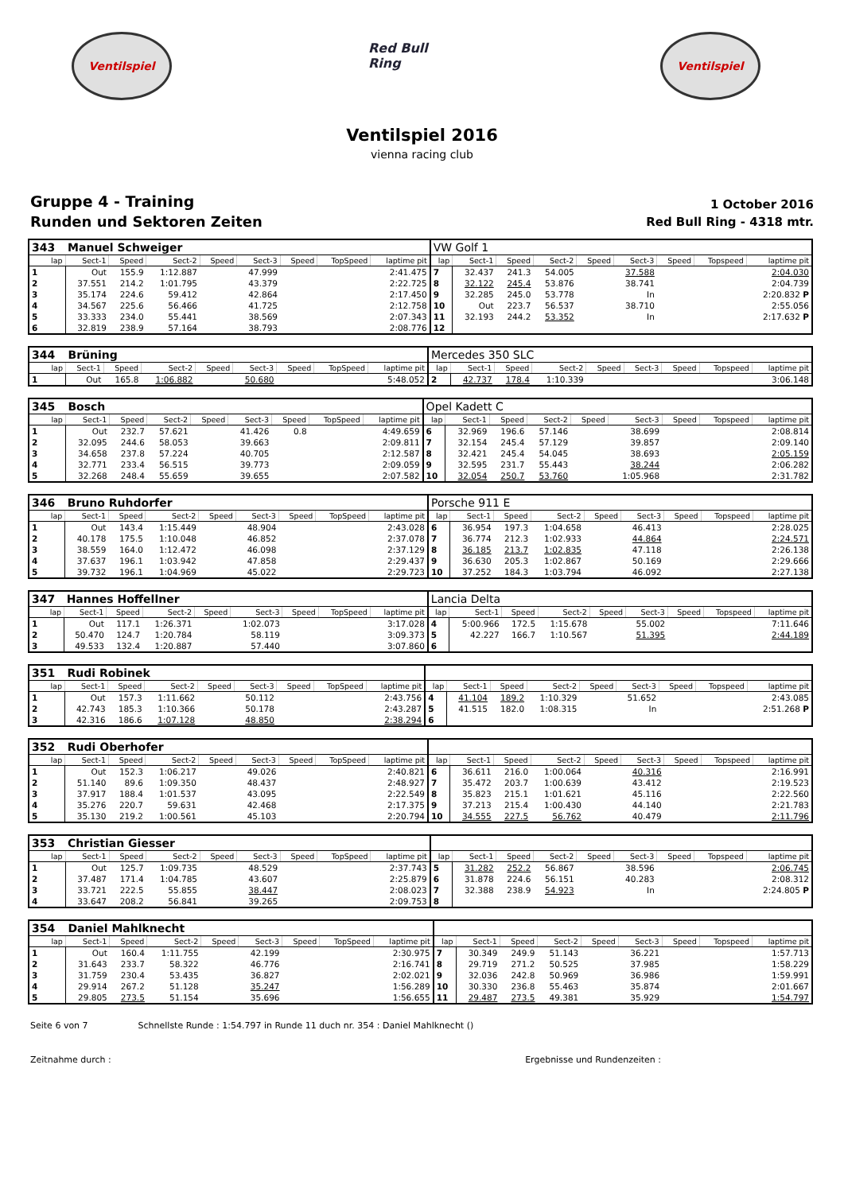Ventilspiel
Red Bull Ring
Ventilspiel
Ventilspiel 2016
vienna racing club
Gruppe 4 - Training
Runden und Sektoren Zeiten
1 October 2016
Red Bull Ring - 4318 mtr.
| 343 | Manuel Schweiger | | | | | | | | VW Golf 1 | | | | | | | | |
| lap | Sect-1 | Speed | Sect-2 | Speed | Sect-3 | Speed | TopSpeed | laptime pit | lap | Sect-1 | Speed | Sect-2 | Speed | Sect-3 | Speed | Topspeed | laptime pit |
| 1 | Out | 155.9 | 1:12.887 | | 47.999 | | | 2:41.475 | 7 | 32.437 | 241.3 | 54.005 | | 37.588 | | | 2:04.030 |
| 2 | 37.551 | 214.2 | 1:01.795 | | 43.379 | | | 2:22.725 | 8 | 32.122 | 245.4 | 53.876 | | 38.741 | | | 2:04.739 |
| 3 | 35.174 | 224.6 | 59.412 | | 42.864 | | | 2:17.450 | 9 | 32.285 | 245.0 | 53.778 | | In | | | 2:20.832 P |
| 4 | 34.567 | 225.6 | 56.466 | | 41.725 | | | 2:12.758 | 10 | Out | 223.7 | 56.537 | | 38.710 | | | 2:55.056 |
| 5 | 33.333 | 234.0 | 55.441 | | 38.569 | | | 2:07.343 | 11 | 32.193 | 244.2 | 53.352 | | In | | | 2:17.632 P |
| 6 | 32.819 | 238.9 | 57.164 | | 38.793 | | | 2:08.776 | 12 | | | | | | | | |
| 344 | Brüning | | | | | | | | Mercedes 350 SLC | | | | | | | | |
| lap | Sect-1 | Speed | Sect-2 | Speed | Sect-3 | Speed | TopSpeed | laptime pit | lap | Sect-1 | Speed | Sect-2 | Speed | Sect-3 | Speed | Topspeed | laptime pit |
| 1 | Out | 165.8 | 1:06.882 | | 50.680 | | | 5:48.052 | 2 | 42.737 | 178.4 | 1:10.339 | | | | | 3:06.148 |
| 345 | Bosch | | | | | | | | Opel Kadett C | | | | | | | | |
| lap | Sect-1 | Speed | Sect-2 | Speed | Sect-3 | Speed | TopSpeed | laptime pit | lap | Sect-1 | Speed | Sect-2 | Speed | Sect-3 | Speed | Topspeed | laptime pit |
| 1 | Out | 232.7 | 57.621 | | 41.426 | 0.8 | | 4:49.659 | 6 | 32.969 | 196.6 | 57.146 | | 38.699 | | | 2:08.814 |
| 2 | 32.095 | 244.6 | 58.053 | | 39.663 | | | 2:09.811 | 7 | 32.154 | 245.4 | 57.129 | | 39.857 | | | 2:09.140 |
| 3 | 34.658 | 237.8 | 57.224 | | 40.705 | | | 2:12.587 | 8 | 32.421 | 245.4 | 54.045 | | 38.693 | | | 2:05.159 |
| 4 | 32.771 | 233.4 | 56.515 | | 39.773 | | | 2:09.059 | 9 | 32.595 | 231.7 | 55.443 | | 38.244 | | | 2:06.282 |
| 5 | 32.268 | 248.4 | 55.659 | | 39.655 | | | 2:07.582 | 10 | 32.054 | 250.7 | 53.760 | | 1:05.968 | | | 2:31.782 |
| 346 | Bruno Ruhdorfer | | | | | | | | Porsche 911 E | | | | | | | | |
| lap | Sect-1 | Speed | Sect-2 | Speed | Sect-3 | Speed | TopSpeed | laptime pit | lap | Sect-1 | Speed | Sect-2 | Speed | Sect-3 | Speed | Topspeed | laptime pit |
| 1 | Out | 143.4 | 1:15.449 | | 48.904 | | | 2:43.028 | 6 | 36.954 | 197.3 | 1:04.658 | | 46.413 | | | 2:28.025 |
| 2 | 40.178 | 175.5 | 1:10.048 | | 46.852 | | | 2:37.078 | 7 | 36.774 | 212.3 | 1:02.933 | | 44.864 | | | 2:24.571 |
| 3 | 38.559 | 164.0 | 1:12.472 | | 46.098 | | | 2:37.129 | 8 | 36.185 | 213.7 | 1:02.835 | | 47.118 | | | 2:26.138 |
| 4 | 37.637 | 196.1 | 1:03.942 | | 47.858 | | | 2:29.437 | 9 | 36.630 | 205.3 | 1:02.867 | | 50.169 | | | 2:29.666 |
| 5 | 39.732 | 196.1 | 1:04.969 | | 45.022 | | | 2:29.723 | 10 | 37.252 | 184.3 | 1:03.794 | | 46.092 | | | 2:27.138 |
| 347 | Hannes Hoffellner | | | | | | | | Lancia Delta | | | | | | | | |
| lap | Sect-1 | Speed | Sect-2 | Speed | Sect-3 | Speed | TopSpeed | laptime pit | lap | Sect-1 | Speed | Sect-2 | Speed | Sect-3 | Speed | Topspeed | laptime pit |
| 1 | Out | 117.1 | 1:26.371 | | 1:02.073 | | | 3:17.028 | 4 | 5:00.966 | 172.5 | 1:15.678 | | 55.002 | | | 7:11.646 |
| 2 | 50.470 | 124.7 | 1:20.784 | | 58.119 | | | 3:09.373 | 5 | 42.227 | 166.7 | 1:10.567 | | 51.395 | | | 2:44.189 |
| 3 | 49.533 | 132.4 | 1:20.887 | | 57.440 | | | 3:07.860 | 6 | | | | | | | | |
| 351 | Rudi Robinek | | | | | | | | | | | | | | | | |
| lap | Sect-1 | Speed | Sect-2 | Speed | Sect-3 | Speed | TopSpeed | laptime pit | lap | Sect-1 | Speed | Sect-2 | Speed | Sect-3 | Speed | Topspeed | laptime pit |
| 1 | Out | 157.3 | 1:11.662 | | 50.112 | | | 2:43.756 | 4 | 41.104 | 189.2 | 1:10.329 | | 51.652 | | | 2:43.085 |
| 2 | 42.743 | 185.3 | 1:10.366 | | 50.178 | | | 2:43.287 | 5 | 41.515 | 182.0 | 1:08.315 | | In | | | 2:51.268 P |
| 3 | 42.316 | 186.6 | 1:07.128 | | 48.850 | | | 2:38.294 | 6 | | | | | | | | |
| 352 | Rudi Oberhofer | | | | | | | | | | | | | | | | |
| lap | Sect-1 | Speed | Sect-2 | Speed | Sect-3 | Speed | TopSpeed | laptime pit | lap | Sect-1 | Speed | Sect-2 | Speed | Sect-3 | Speed | Topspeed | laptime pit |
| 1 | Out | 152.3 | 1:06.217 | | 49.026 | | | 2:40.821 | 6 | 36.611 | 216.0 | 1:00.064 | | 40.316 | | | 2:16.991 |
| 2 | 51.140 | 89.6 | 1:09.350 | | 48.437 | | | 2:48.927 | 7 | 35.472 | 203.7 | 1:00.639 | | 43.412 | | | 2:19.523 |
| 3 | 37.917 | 188.4 | 1:01.537 | | 43.095 | | | 2:22.549 | 8 | 35.823 | 215.1 | 1:01.621 | | 45.116 | | | 2:22.560 |
| 4 | 35.276 | 220.7 | 59.631 | | 42.468 | | | 2:17.375 | 9 | 37.213 | 215.4 | 1:00.430 | | 44.140 | | | 2:21.783 |
| 5 | 35.130 | 219.2 | 1:00.561 | | 45.103 | | | 2:20.794 | 10 | 34.555 | 227.5 | 56.762 | | 40.479 | | | 2:11.796 |
| 353 | Christian Giesser | | | | | | | | | | | | | | | | |
| lap | Sect-1 | Speed | Sect-2 | Speed | Sect-3 | Speed | TopSpeed | laptime pit | lap | Sect-1 | Speed | Sect-2 | Speed | Sect-3 | Speed | Topspeed | laptime pit |
| 1 | Out | 125.7 | 1:09.735 | | 48.529 | | | 2:37.743 | 5 | 31.282 | 252.2 | 56.867 | | 38.596 | | | 2:06.745 |
| 2 | 37.487 | 171.4 | 1:04.785 | | 43.607 | | | 2:25.879 | 6 | 31.878 | 224.6 | 56.151 | | 40.283 | | | 2:08.312 |
| 3 | 33.721 | 222.5 | 55.855 | | 38.447 | | | 2:08.023 | 7 | 32.388 | 238.9 | 54.923 | | In | | | 2:24.805 P |
| 4 | 33.647 | 208.2 | 56.841 | | 39.265 | | | 2:09.753 | 8 | | | | | | | | |
| 354 | Daniel Mahlknecht | | | | | | | | | | | | | | | | |
| lap | Sect-1 | Speed | Sect-2 | Speed | Sect-3 | Speed | TopSpeed | laptime pit | lap | Sect-1 | Speed | Sect-2 | Speed | Sect-3 | Speed | Topspeed | laptime pit |
| 1 | Out | 160.4 | 1:11.755 | | 42.199 | | | 2:30.975 | 7 | 30.349 | 249.9 | 51.143 | | 36.221 | | | 1:57.713 |
| 2 | 31.643 | 233.7 | 58.322 | | 46.776 | | | 2:16.741 | 8 | 29.719 | 271.2 | 50.525 | | 37.985 | | | 1:58.229 |
| 3 | 31.759 | 230.4 | 53.435 | | 36.827 | | | 2:02.021 | 9 | 32.036 | 242.8 | 50.969 | | 36.986 | | | 1:59.991 |
| 4 | 29.914 | 267.2 | 51.128 | | 35.247 | | | 1:56.289 | 10 | 30.330 | 236.8 | 55.463 | | 35.874 | | | 2:01.667 |
| 5 | 29.805 | 273.5 | 51.154 | | 35.696 | | | 1:56.655 | 11 | 29.487 | 273.5 | 49.381 | | 35.929 | | | 1:54.797 |
Seite 6 von 7 Schnellste Runde : 1:54.797 in Runde 11 duch nr. 354 : Daniel Mahlknecht ()
Zeitnahme durch : Ergebnisse und Rundenzeiten :